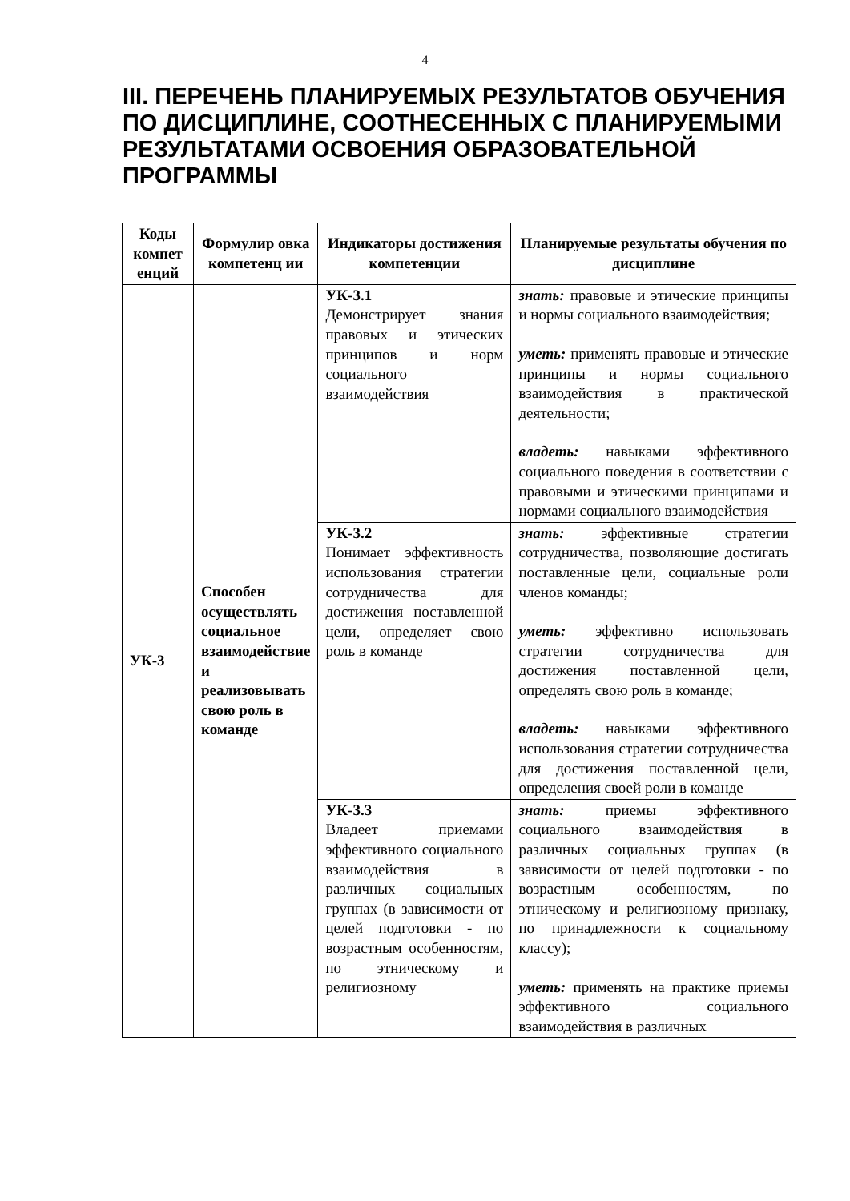4
III. ПЕРЕЧЕНЬ ПЛАНИРУЕМЫХ РЕЗУЛЬТАТОВ ОБУЧЕНИЯ ПО ДИСЦИПЛИНЕ, СООТНЕСЕННЫХ С ПЛАНИРУЕМЫМИ РЕЗУЛЬТАТАМИ ОСВОЕНИЯ ОБРАЗОВАТЕЛЬНОЙ ПРОГРАММЫ
| Коды компет енций | Формулир овка компетенц ии | Индикаторы достижения компетенции | Планируемые результаты обучения по дисциплине |
| --- | --- | --- | --- |
| УК-3 | Способен осуществлять социальное взаимодействие и реализовывать свою роль в команде | УК-3.1 Демонстрирует знания правовых и этических принципов и норм социального взаимодействия | знать: правовые и этические принципы и нормы социального взаимодействия; уметь: применять правовые и этические принципы и нормы социального взаимодействия в практической деятельности; владеть: навыками эффективного социального поведения в соответствии с правовыми и этическими принципами и нормами социального взаимодействия |
| | | УК-3.2 Понимает эффективность использования стратегии сотрудничества для достижения поставленной цели, определяет свою роль в команде | знать: эффективные стратегии сотрудничества, позволяющие достигать поставленные цели, социальные роли членов команды; уметь: эффективно использовать стратегии сотрудничества для достижения поставленной цели, определять свою роль в команде; владеть: навыками эффективного использования стратегии сотрудничества для достижения поставленной цели, определения своей роли в команде |
| | | УК-3.3 Владеет приемами эффективного социального взаимодействия в различных социальных группах (в зависимости от целей подготовки - по возрастным особенностям, по этническому и религиозному | знать: приемы эффективного социального взаимодействия в различных социальных группах (в зависимости от целей подготовки - по возрастным особенностям, по этническому и религиозному признаку, по принадлежности к социальному классу); уметь: применять на практике приемы эффективного социального взаимодействия в различных |